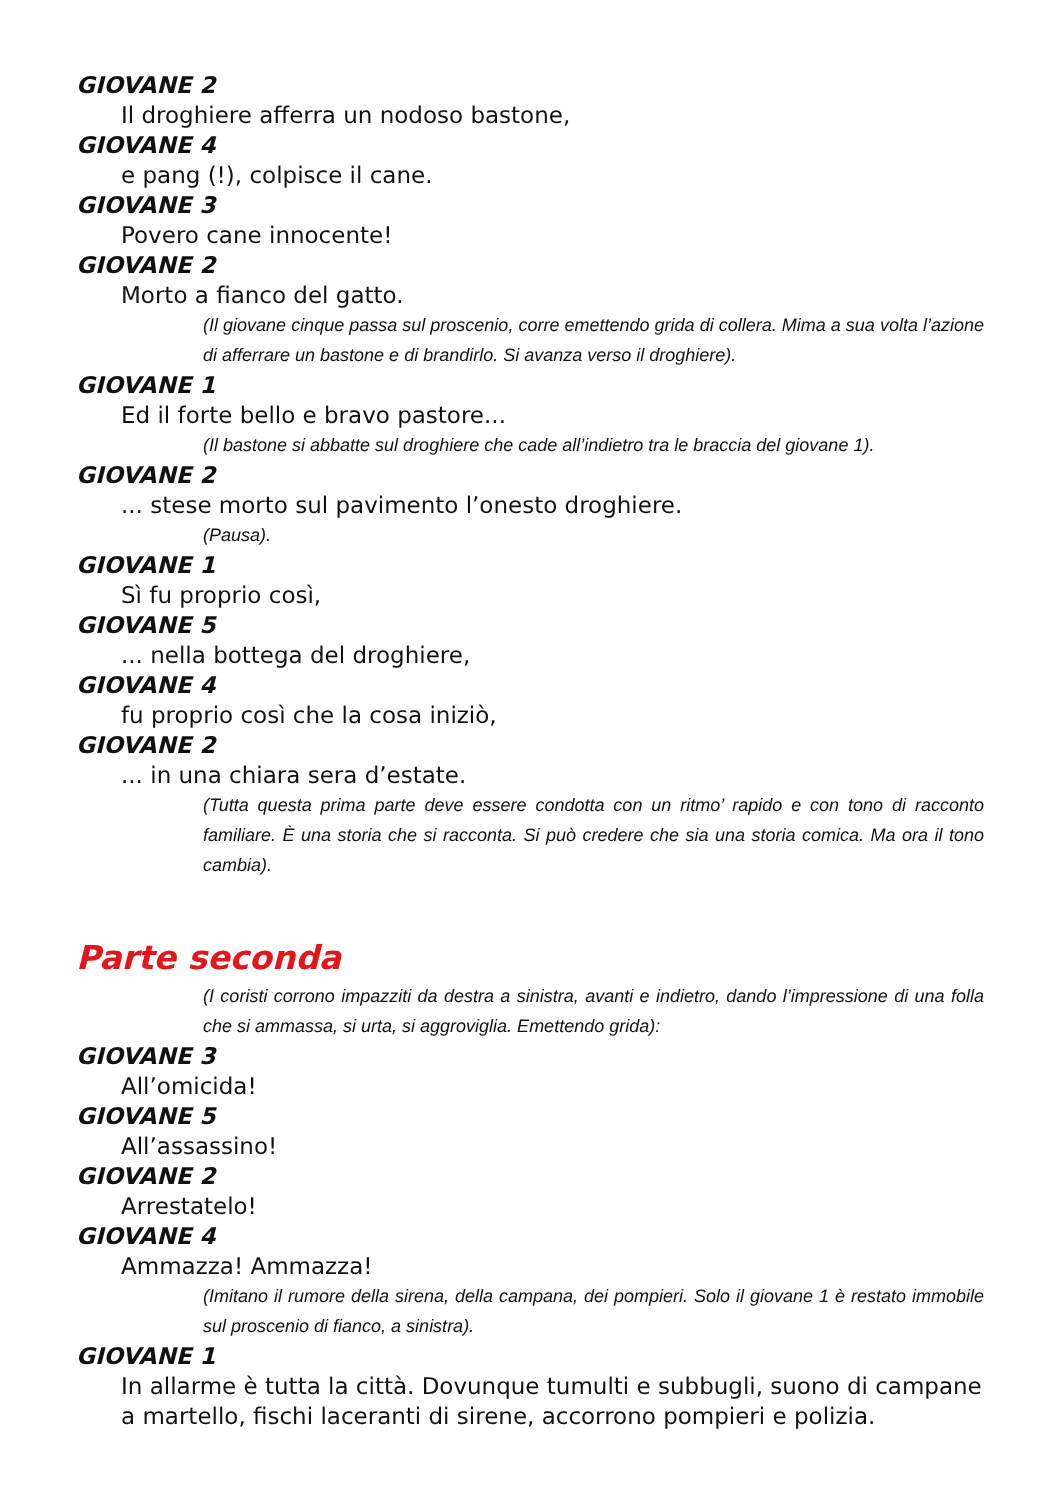GIOVANE 2
Il droghiere afferra un nodoso bastone,
GIOVANE 4
e pang (!), colpisce il cane.
GIOVANE 3
Povero cane innocente!
GIOVANE 2
Morto a fianco del gatto.
(Il giovane cinque passa sul proscenio, corre emettendo grida di collera. Mima a sua volta l’azione di afferrare un bastone e di brandirlo. Si avanza verso il droghiere).
GIOVANE 1
Ed il forte bello e bravo pastore...
(Il bastone si abbatte sul droghiere che cade all’indietro tra le braccia del giovane 1).
GIOVANE 2
... stese morto sul pavimento l’onesto droghiere.
(Pausa).
GIOVANE 1
Sì fu proprio così,
GIOVANE 5
... nella bottega del droghiere,
GIOVANE 4
fu proprio così che la cosa iniziò,
GIOVANE 2
... in una chiara sera d’estate.
(Tutta questa prima parte deve essere condotta con un ritmo’ rapido e con tono di racconto familiare. È una storia che si racconta. Si può credere che sia una storia comica. Ma ora il tono cambia).
Parte seconda
(I coristi corrono impazziti da destra a sinistra, avanti e indietro, dando l’impressione di una folla che si ammassa, si urta, si aggroviglia. Emettendo grida):
GIOVANE 3
All’omicida!
GIOVANE 5
All’assassino!
GIOVANE 2
Arrestatelo!
GIOVANE 4
Ammazza! Ammazza!
(Imitano il rumore della sirena, della campana, dei pompieri. Solo il giovane 1 è restato immobile sul proscenio di fianco, a sinistra).
GIOVANE 1
In allarme è tutta la città. Dovunque tumulti e subbugli, suono di campane a martello, fischi laceranti di sirene, accorrono pompieri e polizia.